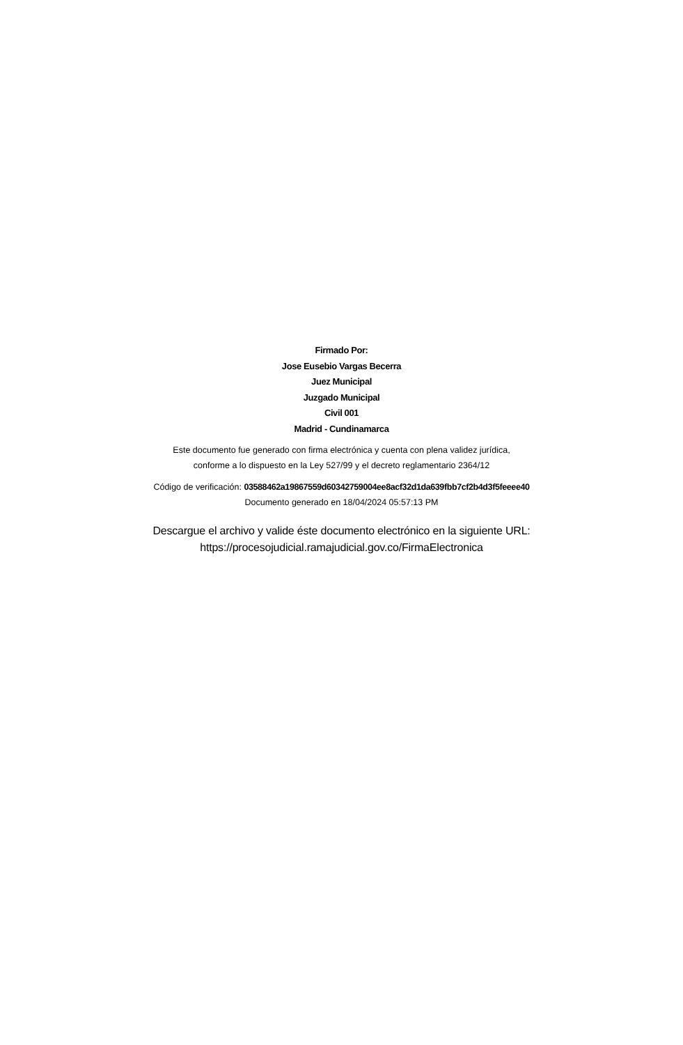Firmado Por:
Jose Eusebio Vargas Becerra
Juez Municipal
Juzgado Municipal
Civil 001
Madrid - Cundinamarca
Este documento fue generado con firma electrónica y cuenta con plena validez jurídica,
conforme a lo dispuesto en la Ley 527/99 y el decreto reglamentario 2364/12
Código de verificación: 03588462a19867559d60342759004ee8acf32d1da639fbb7cf2b4d3f5feeee40
Documento generado en 18/04/2024 05:57:13 PM
Descargue el archivo y valide éste documento electrónico en la siguiente URL:
https://procesojudicial.ramajudicial.gov.co/FirmaElectronica